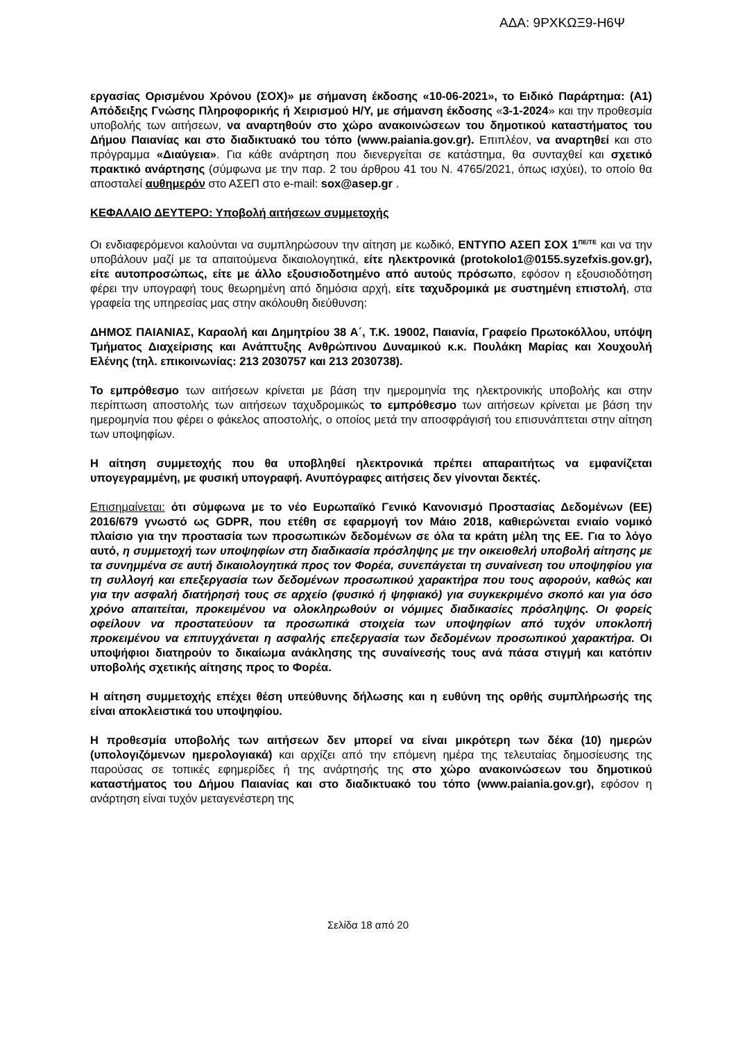ΑΔΑ: 9ΡΧΚΩΞ9-Η6Ψ
εργασίας Ορισμένου Χρόνου (ΣΟΧ)» με σήμανση έκδοσης «10-06-2021», το Ειδικό Παράρτημα: (Α1) Απόδειξης Γνώσης Πληροφορικής ή Χειρισμού Η/Υ, με σήμανση έκδοσης «3-1-2024» και την προθεσμία υποβολής των αιτήσεων, να αναρτηθούν στο χώρο ανακοινώσεων του δημοτικού καταστήματος του Δήμου Παιανίας και στο διαδικτυακό του τόπο (www.paiania.gov.gr). Επιπλέον, να αναρτηθεί και στο πρόγραμμα «Διαύγεια». Για κάθε ανάρτηση που διενεργείται σε κατάστημα, θα συνταχθεί και σχετικό πρακτικό ανάρτησης (σύμφωνα με την παρ. 2 του άρθρου 41 του Ν. 4765/2021, όπως ισχύει), το οποίο θα αποσταλεί αυθημερόν στο ΑΣΕΠ στο e-mail: sox@asep.gr .
ΚΕΦΑΛΑΙΟ ΔΕΥΤΕΡΟ: Υποβολή αιτήσεων συμμετοχής
Οι ενδιαφερόμενοι καλούνται να συμπληρώσουν την αίτηση με κωδικό, ΕΝΤΥΠΟ ΑΣΕΠ ΣΟΧ 1<sup>ΠΕ/ΤΕ</sup> και να την υποβάλουν μαζί με τα απαιτούμενα δικαιολογητικά, είτε ηλεκτρονικά (protokolo1@0155.syzefxis.gov.gr), είτε αυτοπροσώπως, είτε με άλλο εξουσιοδοτημένο από αυτούς πρόσωπο, εφόσον η εξουσιοδότηση φέρει την υπογραφή τους θεωρημένη από δημόσια αρχή, είτε ταχυδρομικά με συστημένη επιστολή, στα γραφεία της υπηρεσίας μας στην ακόλουθη διεύθυνση:
ΔΗΜΟΣ ΠΑΙΑΝΙΑΣ, Καραολή και Δημητρίου 38 Α΄, Τ.Κ. 19002, Παιανία, Γραφείο Πρωτοκόλλου, υπόψη Τμήματος Διαχείρισης και Ανάπτυξης Ανθρώπινου Δυναμικού κ.κ. Πουλάκη Μαρίας και Χουχουλή Ελένης (τηλ. επικοινωνίας: 213 2030757 και 213 2030738).
Το εμπρόθεσμο των αιτήσεων κρίνεται με βάση την ημερομηνία της ηλεκτρονικής υποβολής και στην περίπτωση αποστολής των αιτήσεων ταχυδρομικώς το εμπρόθεσμο των αιτήσεων κρίνεται με βάση την ημερομηνία που φέρει ο φάκελος αποστολής, ο οποίος μετά την αποσφράγισή του επισυνάπτεται στην αίτηση των υποψηφίων.
Η αίτηση συμμετοχής που θα υποβληθεί ηλεκτρονικά πρέπει απαραιτήτως να εμφανίζεται υπογεγραμμένη, με φυσική υπογραφή. Ανυπόγραφες αιτήσεις δεν γίνονται δεκτές.
Επισημαίνεται: ότι σύμφωνα με το νέο Ευρωπαϊκό Γενικό Κανονισμό Προστασίας Δεδομένων (ΕΕ) 2016/679 γνωστό ως GDPR, που ετέθη σε εφαρμογή τον Μάιο 2018, καθιερώνεται ενιαίο νομικό πλαίσιο για την προστασία των προσωπικών δεδομένων σε όλα τα κράτη μέλη της ΕΕ. Για το λόγο αυτό, η συμμετοχή των υποψηφίων στη διαδικασία πρόσληψης με την οικειοθελή υποβολή αίτησης με τα συνημμένα σε αυτή δικαιολογητικά προς τον Φορέα, συνεπάγεται τη συναίνεση του υποψηφίου για τη συλλογή και επεξεργασία των δεδομένων προσωπικού χαρακτήρα που τους αφορούν, καθώς και για την ασφαλή διατήρησή τους σε αρχείο (φυσικό ή ψηφιακό) για συγκεκριμένο σκοπό και για όσο χρόνο απαιτείται, προκειμένου να ολοκληρωθούν οι νόμιμες διαδικασίες πρόσληψης. Οι φορείς οφείλουν να προστατεύουν τα προσωπικά στοιχεία των υποψηφίων από τυχόν υποκλοπή προκειμένου να επιτυγχάνεται η ασφαλής επεξεργασία των δεδομένων προσωπικού χαρακτήρα. Οι υποψήφιοι διατηρούν το δικαίωμα ανάκλησης της συναίνεσής τους ανά πάσα στιγμή και κατόπιν υποβολής σχετικής αίτησης προς το Φορέα.
Η αίτηση συμμετοχής επέχει θέση υπεύθυνης δήλωσης και η ευθύνη της ορθής συμπλήρωσής της είναι αποκλειστικά του υποψηφίου.
Η προθεσμία υποβολής των αιτήσεων δεν μπορεί να είναι μικρότερη των δέκα (10) ημερών (υπολογιζόμενων ημερολογιακά) και αρχίζει από την επόμενη ημέρα της τελευταίας δημοσίευσης της παρούσας σε τοπικές εφημερίδες ή της ανάρτησής της στο χώρο ανακοινώσεων του δημοτικού καταστήματος του Δήμου Παιανίας και στο διαδικτυακό του τόπο (www.paiania.gov.gr), εφόσον η ανάρτηση είναι τυχόν μεταγενέστερη της
Σελίδα 18 από 20